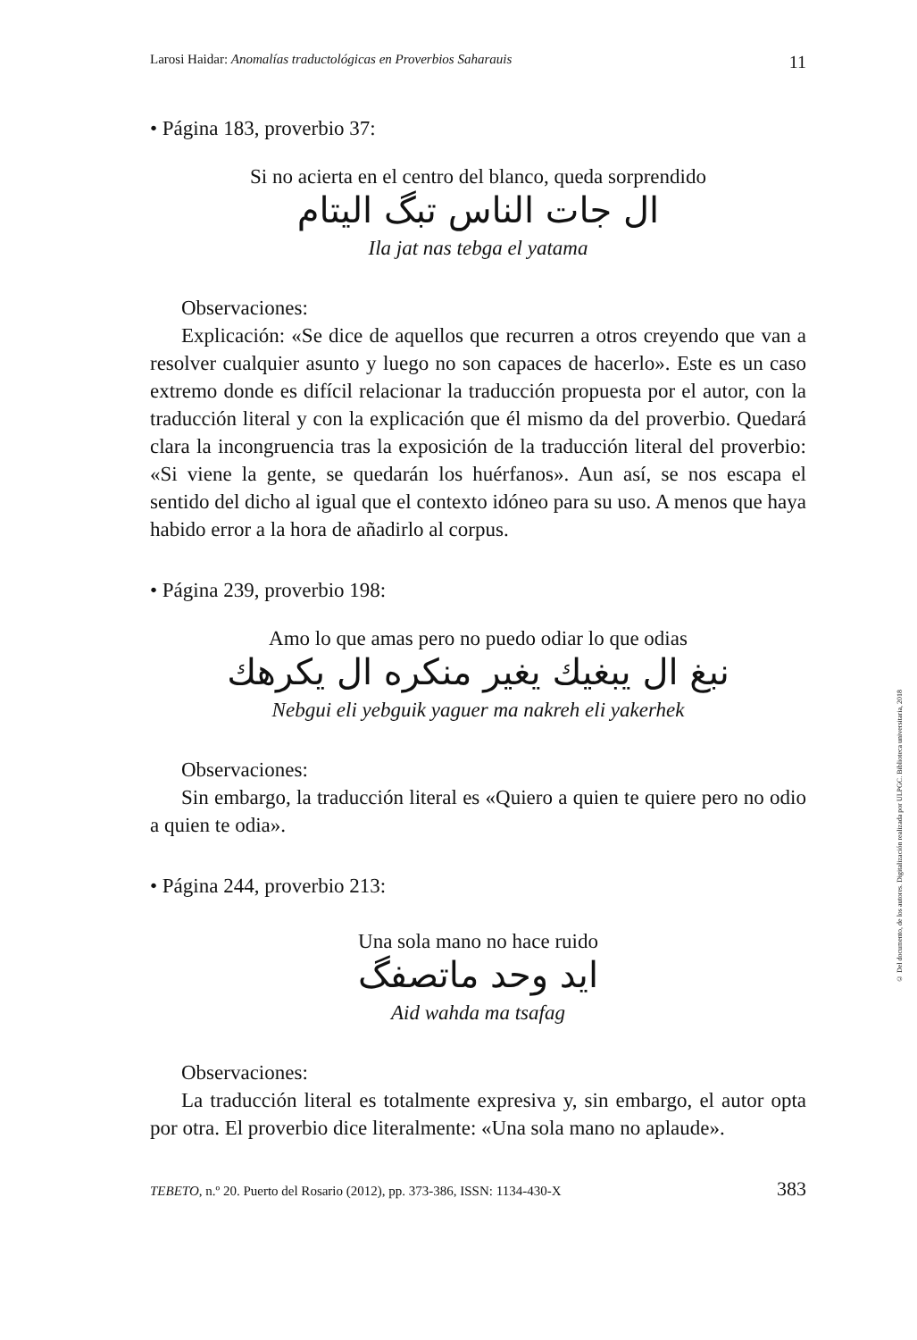Larosi Haidar: Anomalías traductológicas en Proverbios Saharauis 11
• Página 183, proverbio 37:
Si no acierta en el centro del blanco, queda sorprendido
ال جات الناس تبگ اليتام
Ila jat nas tebga el yatama
Observaciones:
Explicación: «Se dice de aquellos que recurren a otros creyendo que van a resolver cualquier asunto y luego no son capaces de hacerlo». Este es un caso extremo donde es difícil relacionar la traducción propuesta por el autor, con la traducción literal y con la explicación que él mismo da del proverbio. Quedará clara la incongruencia tras la exposición de la traducción literal del proverbio: «Si viene la gente, se quedarán los huérfanos». Aun así, se nos escapa el sentido del dicho al igual que el contexto idóneo para su uso. A menos que haya habido error a la hora de añadirlo al corpus.
• Página 239, proverbio 198:
Amo lo que amas pero no puedo odiar lo que odias
نبغ ال يبغيك يغير منكره ال يكرهك
Nebgui eli yebguik yaguer ma nakreh eli yakerhek
Observaciones:
Sin embargo, la traducción literal es «Quiero a quien te quiere pero no odio a quien te odia».
• Página 244, proverbio 213:
Una sola mano no hace ruido
ايد وحد ماتصفگ
Aid wahda ma tsafag
Observaciones:
La traducción literal es totalmente expresiva y, sin embargo, el autor opta por otra. El proverbio dice literalmente: «Una sola mano no aplaude».
TEBETO, n.º 20. Puerto del Rosario (2012), pp. 373-386, ISSN: 1134-430-X 383
© Del documento, de los autores. Digitalización realizada por ULPGC. Biblioteca universitaria, 2018